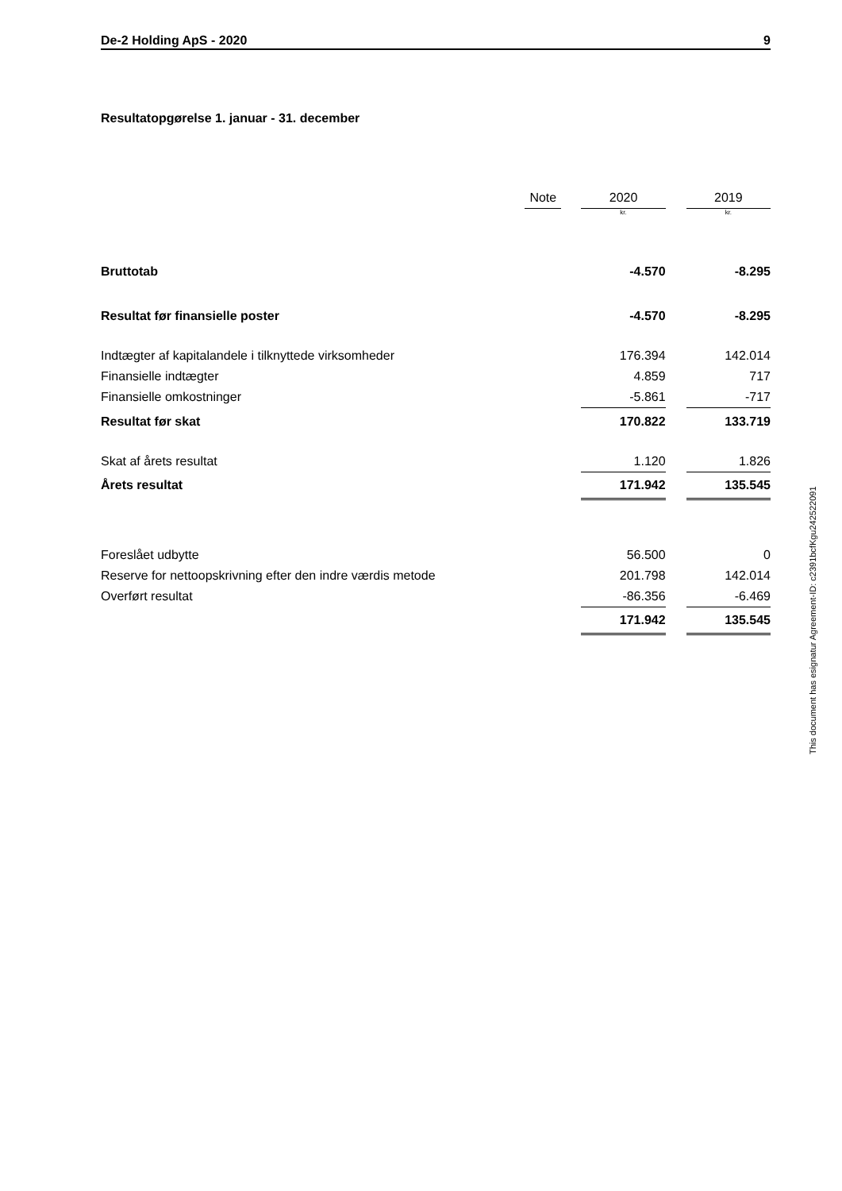De-2 Holding ApS - 2020 9
Resultatopgørelse 1. januar - 31. december
| | Note | | 2020 | | 2019 |
| | | | kr. | | kr. |
| Bruttotab | | | -4.570 | | -8.295 |
| Resultat før finansielle poster | | | -4.570 | | -8.295 |
| Indtægter af kapitalandele i tilknyttede virksomheder | | | 176.394 | | 142.014 |
| Finansielle indtægter | | | 4.859 | | 717 |
| Finansielle omkostninger | | | -5.861 | | -717 |
| Resultat før skat | | | 170.822 | | 133.719 |
| Skat af årets resultat | | | 1.120 | | 1.826 |
| Årets resultat | | | 171.942 | | 135.545 |
| Foreslået udbytte | | | 56.500 | | 0 |
| Reserve for nettoopskrivning efter den indre værdis metode | | | 201.798 | | 142.014 |
| Overført resultat | | | -86.356 | | -6.469 |
| | | | 171.942 | | 135.545 |
This document has esignatur Agreement-ID: c2391bcfKgu242522091